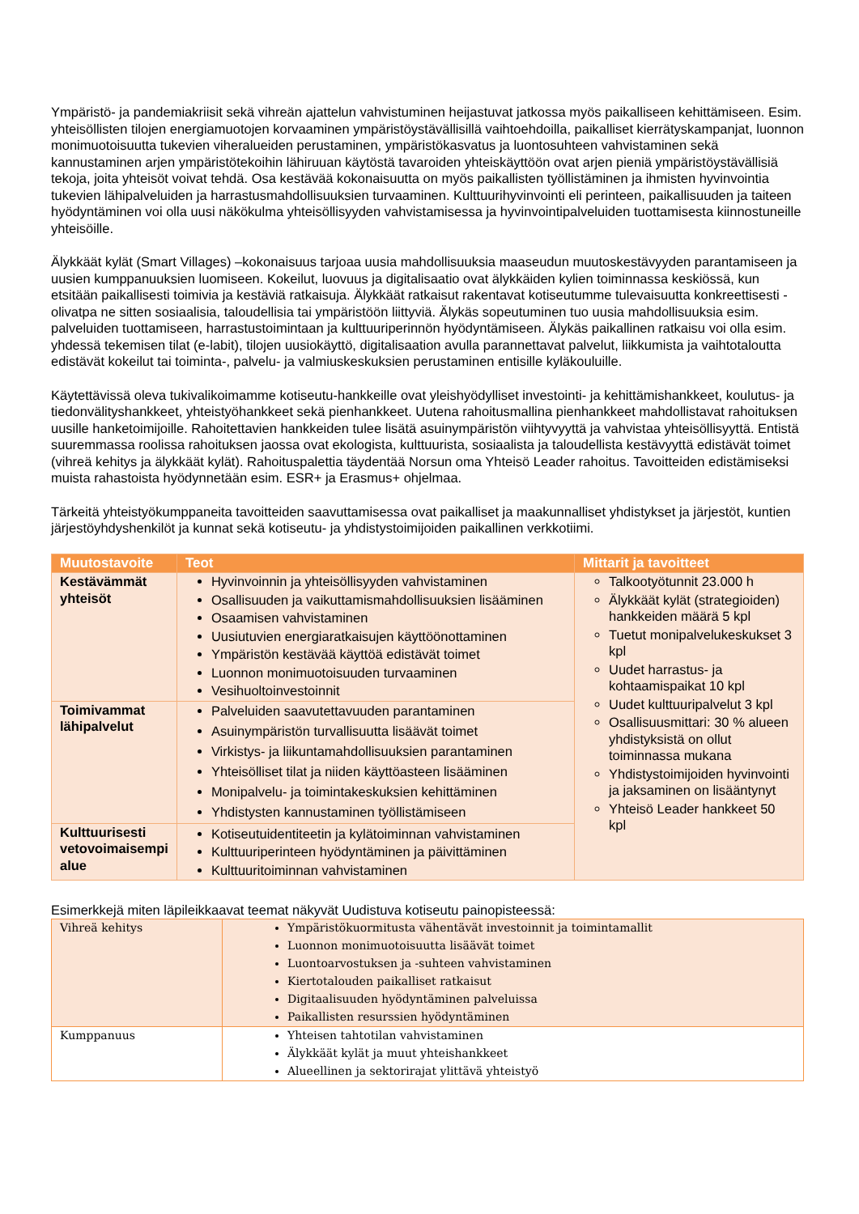Ympäristö- ja pandemiakriisit sekä vihreän ajattelun vahvistuminen heijastuvat jatkossa myös paikalliseen kehittämiseen. Esim. yhteisöllisten tilojen energiamuotojen korvaaminen ympäristöystävällisillä vaihtoehdoilla, paikalliset kierrätyskampanjat, luonnon monimuotoisuutta tukevien viheralueiden perustaminen, ympäristökasvatus ja luontosuhteen vahvistaminen sekä kannustaminen arjen ympäristötekoihin lähiruuan käytöstä tavaroiden yhteiskäyttöön ovat arjen pieniä ympäristöystävällisiä tekoja, joita yhteisöt voivat tehdä. Osa kestävää kokonaisuutta on myös paikallisten työllistäminen ja ihmisten hyvinvointia tukevien lähipalveluiden ja harrastusmahdollisuuksien turvaaminen. Kulttuurihyvinvointi eli perinteen, paikallisuuden ja taiteen hyödyntäminen voi olla uusi näkökulma yhteisöllisyyden vahvistamisessa ja hyvinvointipalveluiden tuottamisesta kiinnostuneille yhteisöille.
Älykkäät kylät (Smart Villages) –kokonaisuus tarjoaa uusia mahdollisuuksia maaseudun muutoskestävyyden parantamiseen ja uusien kumppanuuksien luomiseen. Kokeilut, luovuus ja digitalisaatio ovat älykkäiden kylien toiminnassa keskiössä, kun etsitään paikallisesti toimivia ja kestäviä ratkaisuja. Älykkäät ratkaisut rakentavat kotiseutumme tulevaisuutta konkreettisesti - olivatpa ne sitten sosiaalisia, taloudellisia tai ympäristöön liittyviä. Älykäs sopeutuminen tuo uusia mahdollisuuksia esim. palveluiden tuottamiseen, harrastustoimintaan ja kulttuuriperinnön hyödyntämiseen. Älykäs paikallinen ratkaisu voi olla esim. yhdessä tekemisen tilat (e-labit), tilojen uusiokäyttö, digitalisaation avulla parannettavat palvelut, liikkumista ja vaihtotaloutta edistävät kokeilut tai toiminta-, palvelu- ja valmiuskeskuksien perustaminen entisille kyläkouluille.
Käytettävissä oleva tukivalikoimamme kotiseutu-hankkeille ovat yleishyödylliset investointi- ja kehittämishankkeet, koulutus- ja tiedonvälityshankkeet, yhteistyöhankkeet sekä pienhankkeet. Uutena rahoitusmallina pienhankkeet mahdollistavat rahoituksen uusille hanketoimijoille. Rahoitettavien hankkeiden tulee lisätä asuinympäristön viihtyvyyttä ja vahvistaa yhteisöllisyyttä. Entistä suuremmassa roolissa rahoituksen jaossa ovat ekologista, kulttuurista, sosiaalista ja taloudellista kestävyyttä edistävät toimet (vihreä kehitys ja älykkäät kylät). Rahoituspalettia täydentää Norsun oma Yhteisö Leader rahoitus. Tavoitteiden edistämiseksi muista rahastoista hyödynnetään esim. ESR+ ja Erasmus+ ohjelmaa.
Tärkeitä yhteistyökumppaneita tavoitteiden saavuttamisessa ovat paikalliset ja maakunnalliset yhdistykset ja järjestöt, kuntien järjestöyhdyshenkilöt ja kunnat sekä kotiseutu- ja yhdistystoimijoiden paikallinen verkkotiimi.
| Muutostavoite | Teot | Mittarit ja tavoitteet |
| --- | --- | --- |
| Kestävämmät yhteisöt | Hyvinvoinnin ja yhteisöllisyyden vahvistaminen Osallisuuden ja vaikuttamismahdollisuuksien lisääminen Osaamisen vahvistaminen Uusiutuvien energiaratkaisujen käyttöönottaminen Ympäristön kestävää käyttöä edistävät toimet Luonnon monimuotoisuuden turvaaminen Vesihuoltoinvestoinnit | Talkootyötunnit 23.000 h Älykkäät kylät (strategioiden) hankkeiden määrä 5 kpl Tuetut monipalvelukeskukset 3 kpl Uudet harrastus- ja kohtaamispaikat 10 kpl Uudet kulttuuripalvelut 3 kpl Osallisuusmittari: 30 % alueen yhdistyksistä on ollut toiminnassa mukana Yhdistystoimijoiden hyvinvointi ja jaksaminen on lisääntynyt Yhteisö Leader hankkeet 50 kpl |
| Toimivammat lähipalvelut | Palveluiden saavutettavuuden parantaminen Asuinympäristön turvallisuutta lisäävät toimet Virkistys- ja liikuntamahdollisuuksien parantaminen Yhteisölliset tilat ja niiden käyttöasteen lisääminen Monipalvelu- ja toimintakeskuksien kehittäminen Yhdistysten kannustaminen työllistämiseen | |
| Kulttuurisesti vetovoimaisempi alue | Kotiseutuidentiteetin ja kylätoiminnan vahvistaminen Kulttuuriperinteen hyödyntäminen ja päivittäminen Kulttuuritoiminnan vahvistaminen | |
Esimerkkejä miten läpileikkaavat teemat näkyvät Uudistuva kotiseutu painopisteessä:
| Vihreä kehitys | Ympäristökuormitusta vähentävät investoinnit ja toimintamallit Luonnon monimuotoisuutta lisäävät toimet Luontoarvostuksen ja -suhteen vahvistaminen Kiertotalouden paikalliset ratkaisut Digitaalisuuden hyödyntäminen palveluissa Paikallisten resurssien hyödyntäminen |
| Kumppanuus | Yhteisen tahtotilan vahvistaminen Älykkäät kylät ja muut yhteishankkeet Alueellinen ja sektorirajat ylittävä yhteistyö |